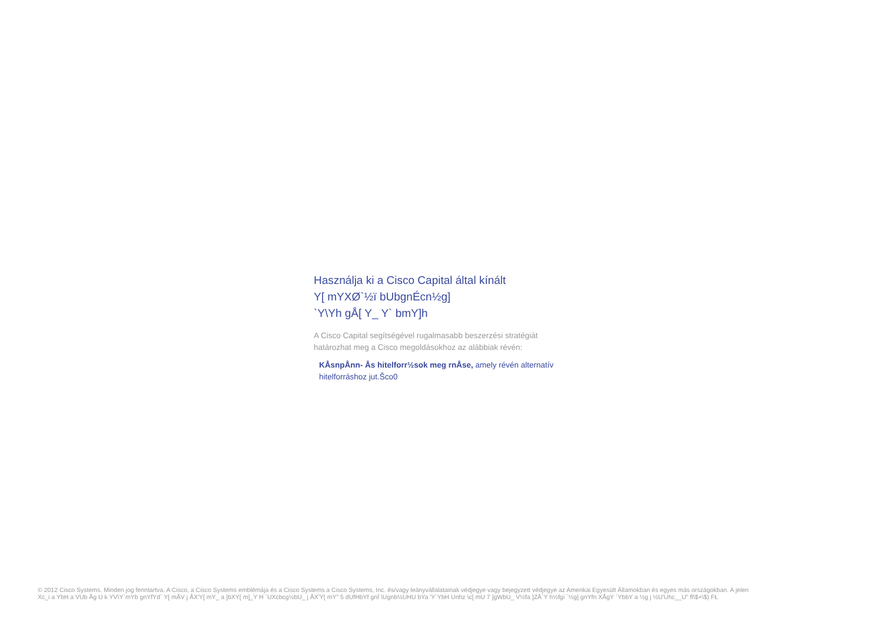Használja ki a Cisco Capital által kínált
Y[ mYXØ`½ï bUbgnÉcn½g]
`Y\Yh gÅ[ Y_ Y` bmY]h
A Cisco Capital segítségével rugalmasabb beszerzési stratégiát határozhat meg a Cisco megoldásokhoz az alábbiak révén:
KÅsnpÅnn- Ås hitelforr½sok meg rnÅse, amely révén alternatív hitelforráshoz jut.Šco0
© 2012 Cisco Systems. Minden jog fenntartva. A Cisco, a Cisco Systems emblémája és a Cisco Systems a Cisco Systems, Inc. és/vagy leányvállalatainak védjegye vagy bejegyzett védjegye az Amerikai Egyesült Államokban és egyes más országokban. A jelen
Xc_i a YbH a VUb Åg U k YV\Y`mYb gnYfYd` Y[ mÅV j ÅX'Y[ mY_ a ]bXY[ m]_Y H `UXcbcg½bU_ j ÅX'Y[ mY" 5 dUfHbYf gnÏ \Ugnb½UHU bYa 'Y`YbH Unhz \c[ mU 7 ]gWbU_ V½fa ]ZÅ`Y h½fgi `½g] gnYfn XÅgY `YbbY a ½g j ½U'Uhc__U" fl\$+\$) FŁ